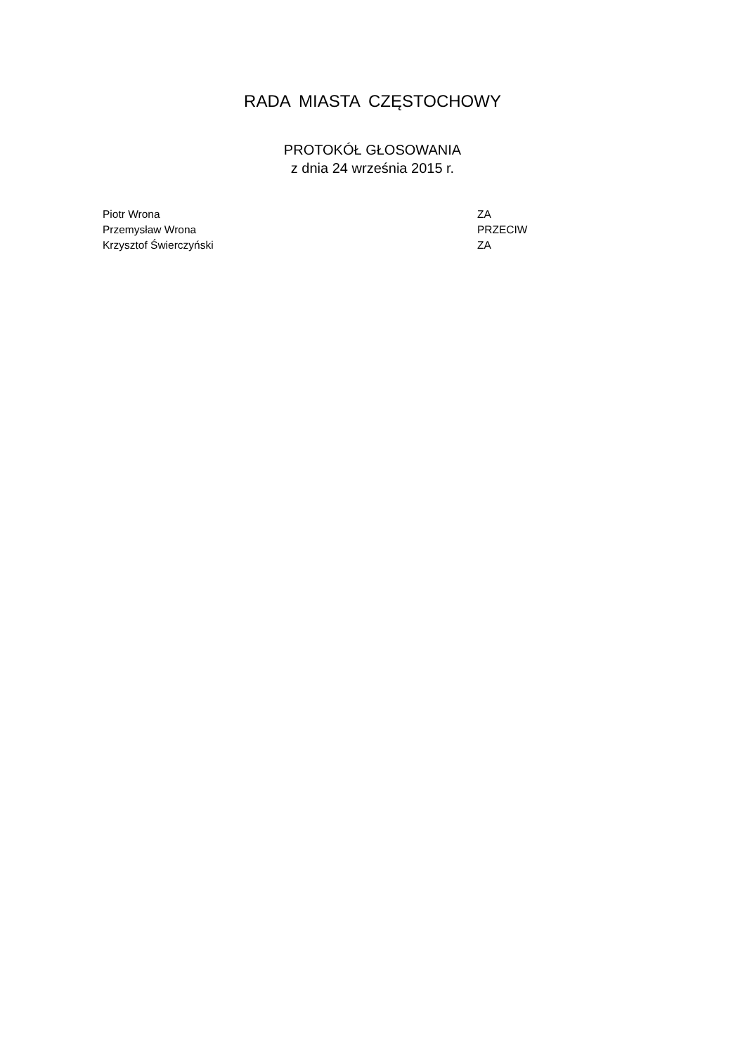RADA MIASTA CZĘSTOCHOWY
PROTOKÓŁ GŁOSOWANIA
z dnia 24 września 2015 r.
| Piotr Wrona | ZA |
| Przemysław Wrona | PRZECIW |
| Krzysztof Świerczyński | ZA |